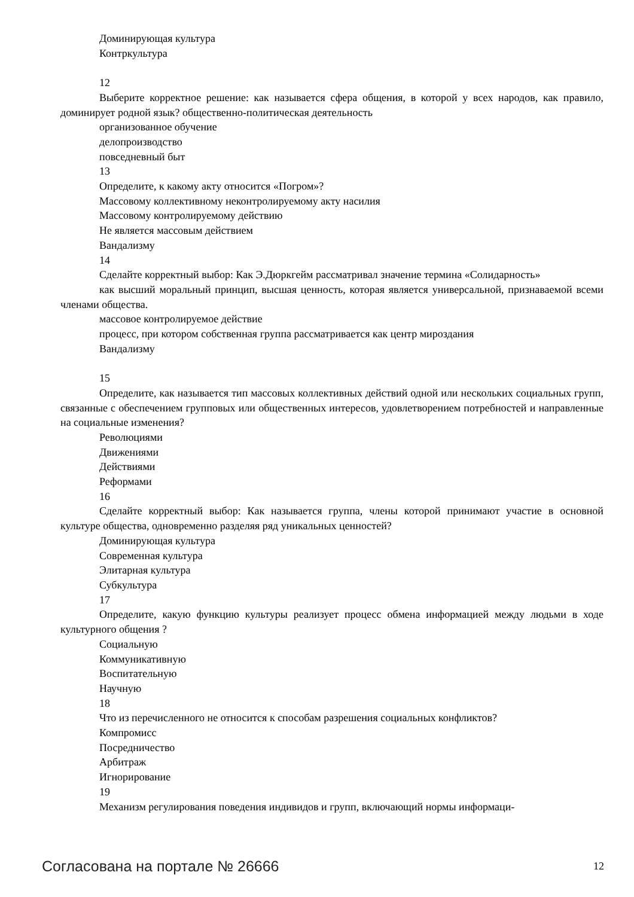Доминирующая культура
Контркультура
12
Выберите корректное решение: как называется сфера общения, в которой у всех народов, как правило, доминирует родной язык? общественно-политическая деятельность
организованное обучение
делопроизводство
повседневный быт
13
Определите, к какому акту относится «Погром»?
Массовому коллективному неконтролируемому акту насилия
Массовому контролируемому действию
Не является массовым действием
Вандализму
14
Сделайте корректный выбор: Как Э.Дюркгейм рассматривал значение термина «Солидарность»
как высший моральный принцип, высшая ценность, которая является универсальной, признаваемой всеми членами общества.
массовое контролируемое действие
процесс, при котором собственная группа рассматривается как центр мироздания
Вандализму
15
Определите, как называется тип массовых коллективных действий одной или нескольких социальных групп, связанные с обеспечением групповых или общественных интересов, удовлетворением потребностей и направленные на социальные изменения?
Революциями
Движениями
Действиями
Реформами
16
Сделайте корректный выбор: Как называется группа, члены которой принимают участие в основной культуре общества, одновременно разделяя ряд уникальных ценностей?
Доминирующая культура
Современная культура
Элитарная культура
Субкультура
17
Определите, какую функцию культуры реализует процесс обмена информацией между людьми в ходе культурного общения ?
Социальную
Коммуникативную
Воспитательную
Научную
18
Что из перечисленного не относится к способам разрешения социальных конфликтов?
Компромисс
Посредничество
Арбитраж
Игнорирование
19
Механизм регулирования поведения индивидов и групп, включающий нормы информаци-
Согласована на портале № 26666 12